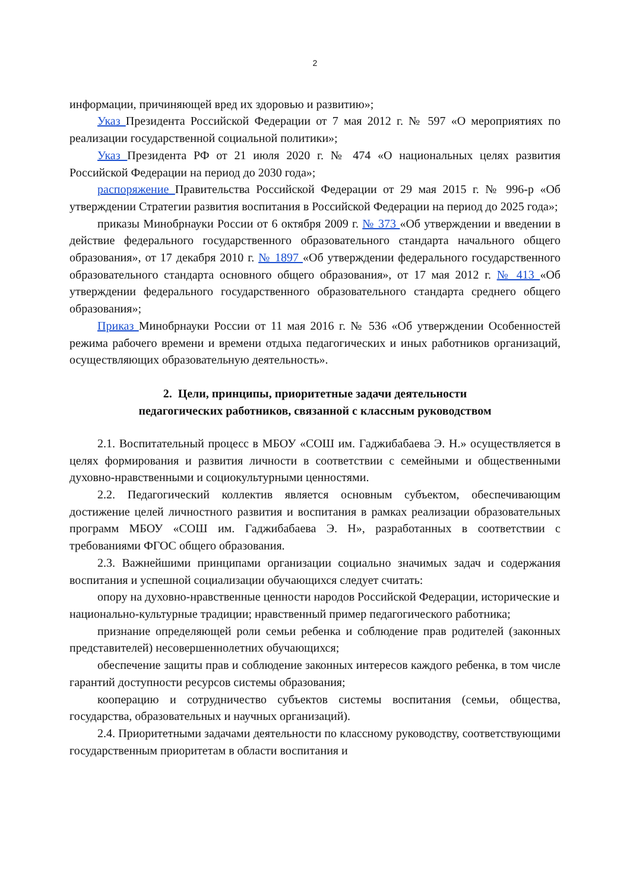2
информации, причиняющей вред их здоровью и развитию»;
Указ Президента Российской Федерации от 7 мая 2012 г. № 597 «О мероприятиях по реализации государственной социальной политики»;
Указ Президента РФ от 21 июля 2020 г. № 474 «О национальных целях развития Российской Федерации на период до 2030 года»;
распоряжение Правительства Российской Федерации от 29 мая 2015 г. № 996-р «Об утверждении Стратегии развития воспитания в Российской Федерации на период до 2025 года»;
приказы Минобрнауки России от 6 октября 2009 г. № 373 «Об утверждении и введении в действие федерального государственного образовательного стандарта начального общего образования», от 17 декабря 2010 г. № 1897 «Об утверждении федерального государственного образовательного стандарта основного общего образования», от 17 мая 2012 г. № 413 «Об утверждении федерального государственного образовательного стандарта среднего общего образования»;
Приказ Минобрнауки России от 11 мая 2016 г. № 536 «Об утверждении Особенностей режима рабочего времени и времени отдыха педагогических и иных работников организаций, осуществляющих образовательную деятельность».
2. Цели, принципы, приоритетные задачи деятельности
педагогических работников, связанной с классным руководством
2.1. Воспитательный процесс в МБОУ «СОШ им. Гаджибабаева Э. Н.» осуществляется в целях формирования и развития личности в соответствии с семейными и общественными духовно-нравственными и социокультурными ценностями.
2.2. Педагогический коллектив является основным субъектом, обеспечивающим достижение целей личностного развития и воспитания в рамках реализации образовательных программ МБОУ «СОШ им. Гаджибабаева Э. Н», разработанных в соответствии с требованиями ФГОС общего образования.
2.3. Важнейшими принципами организации социально значимых задач и содержания воспитания и успешной социализации обучающихся следует считать:
опору на духовно-нравственные ценности народов Российской Федерации, исторические и национально-культурные традиции; нравственный пример педагогического работника;
признание определяющей роли семьи ребенка и соблюдение прав родителей (законных представителей) несовершеннолетних обучающихся;
обеспечение защиты прав и соблюдение законных интересов каждого ребенка, в том числе гарантий доступности ресурсов системы образования;
кооперацию и сотрудничество субъектов системы воспитания (семьи, общества, государства, образовательных и научных организаций).
2.4. Приоритетными задачами деятельности по классному руководству, соответствующими государственным приоритетам в области воспитания и